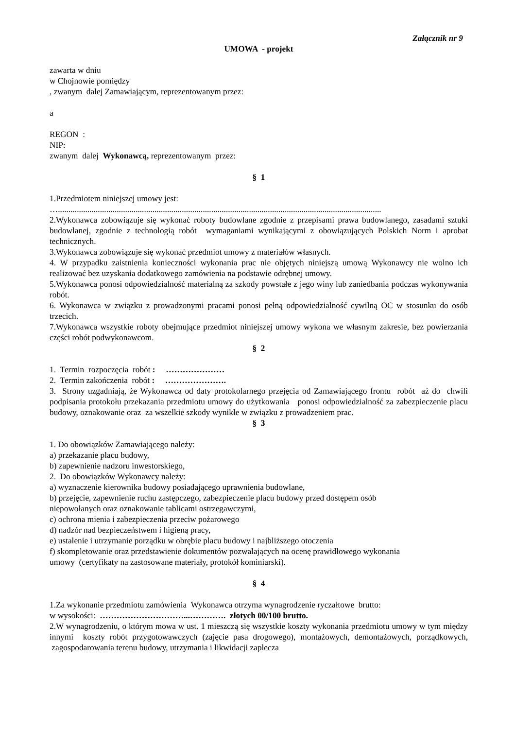Załącznik nr 9
UMOWA - projekt
zawarta w dniu
w Chojnowie pomiędzy
, zwanym dalej Zamawiającym, reprezentowanym przez:
a
REGON :
NIP:
zwanym dalej Wykonawcą, reprezentowanym przez:
§ 1
1.Przedmiotem niniejszej umowy jest:
…..........................................................................................................................................................
2.Wykonawca zobowiązuje się wykonać roboty budowlane zgodnie z przepisami prawa budowlanego, zasadami sztuki budowlanej, zgodnie z technologią robót wymaganiami wynikającymi z obowiązujących Polskich Norm i aprobat technicznych.
3.Wykonawca zobowiązuje się wykonać przedmiot umowy z materiałów własnych.
4. W przypadku zaistnienia konieczności wykonania prac nie objętych niniejszą umową Wykonawcy nie wolno ich realizować bez uzyskania dodatkowego zamówienia na podstawie odrębnej umowy.
5.Wykonawca ponosi odpowiedzialność materialną za szkody powstałe z jego winy lub zaniedbania podczas wykonywania robót.
6. Wykonawca w związku z prowadzonymi pracami ponosi pełną odpowiedzialność cywilną OC w stosunku do osób trzecich.
7.Wykonawca wszystkie roboty obejmujące przedmiot niniejszej umowy wykona we własnym zakresie, bez powierzania części robót podwykonawcom.
§ 2
1. Termin rozpoczęcia robót : …………………
2. Termin zakończenia robót : ………………….
3. Strony uzgadniają, że Wykonawca od daty protokolarnego przejęcia od Zamawiającego frontu robót aż do chwili podpisania protokołu przekazania przedmiotu umowy do użytkowania ponosi odpowiedzialność za zabezpieczenie placu budowy, oznakowanie oraz za wszelkie szkody wynikłe w związku z prowadzeniem prac.
§ 3
1. Do obowiązków Zamawiającego należy:
a) przekazanie placu budowy,
b) zapewnienie nadzoru inwestorskiego,
2. Do obowiązków Wykonawcy należy:
a) wyznaczenie kierownika budowy posiadającego uprawnienia budowlane,
b) przejęcie, zapewnienie ruchu zastępczego, zabezpieczenie placu budowy przed dostępem osób
niepowołanych oraz oznakowanie tablicami ostrzegawczymi,
c) ochrona mienia i zabezpieczenia przeciw pożarowego
d) nadzór nad bezpieczeństwem i higieną pracy,
e) ustalenie i utrzymanie porządku w obrębie placu budowy i najbliższego otoczenia
f) skompletowanie oraz przedstawienie dokumentów pozwalających na ocenę prawidłowego wykonania
umowy (certyfikaty na zastosowane materiały, protokół kominiarski).
§ 4
1.Za wykonanie przedmiotu zamówienia Wykonawca otrzyma wynagrodzenie ryczałtowe brutto:
w wysokości: …………………………...…………. złotych 00/100 brutto.
2.W wynagrodzeniu, o którym mowa w ust. 1 mieszczą się wszystkie koszty wykonania przedmiotu umowy w tym między innymi koszty robót przygotowawczych (zajęcie pasa drogowego), montażowych, demontażowych, porządkowych, zagospodarowania terenu budowy, utrzymania i likwidacji zaplecza